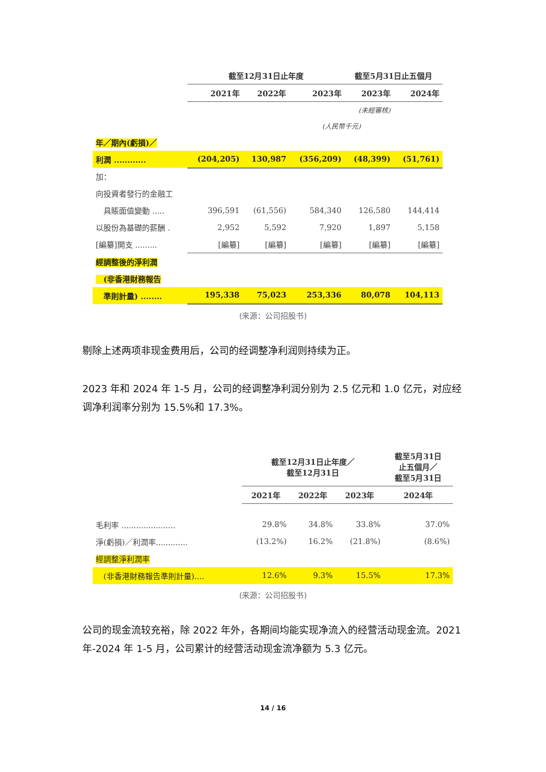| | 截至12月31日止年度 | | | 截至5月31日止五個月 | |
| --- | --- | --- | --- | --- | --- |
| | 2021年 | 2022年 | 2023年 | 2023年 | 2024年 |
| | | | | (未經審核) | |
| | | | (人民幣千元) | | |
| 年／期內(虧損)／ | | | | | |
| 利潤 ............ | (204,205) | 130,987 | (356,209) | (48,399) | (51,761) |
| 加： | | | | | |
| 向投資者發行的金融工 | | | | | |
| 具賬面值變動 ..... | 396,591 | (61,556) | 584,340 | 126,580 | 144,414 |
| 以股份為基礎的薪酬 . | 2,952 | 5,592 | 7,920 | 1,897 | 5,158 |
| [編纂]開支 ......... | [編纂] | [編纂] | [編纂] | [編纂] | [編纂] |
| 經調整後的淨利潤 | | | | | |
| (非香港財務報告 | | | | | |
| 準則計量) ........ | 195,338 | 75,023 | 253,336 | 80,078 | 104,113 |
(来源：公司招股书)
剔除上述两项非现金费用后，公司的经调整净利润则持续为正。
2023 年和 2024 年 1-5 月，公司的经调整净利润分别为 2.5 亿元和 1.0 亿元，对应经调净利润率分别为 15.5%和 17.3%。
| | 截至12月31日止年度／ 截至12月31日 | | | 截至5月31日 止五個月／ 截至5月31日 |
| --- | --- | --- | --- | --- |
| | 2021年 | 2022年 | 2023年 | 2024年 |
| 毛利率 ...................... | 29.8% | 34.8% | 33.8% | 37.0% |
| 淨(虧損)／利潤率............. | (13.2%) | 16.2% | (21.8%) | (8.6%) |
| 經調整淨利潤率 | | | | |
| (非香港財務報告準則計量).... | 12.6% | 9.3% | 15.5% | 17.3% |
(来源：公司招股书)
公司的现金流较充裕，除 2022 年外，各期间均能实现净流入的经营活动现金流。2021 年-2024 年 1-5 月，公司累计的经营活动现金流净额为 5.3 亿元。
14 / 16